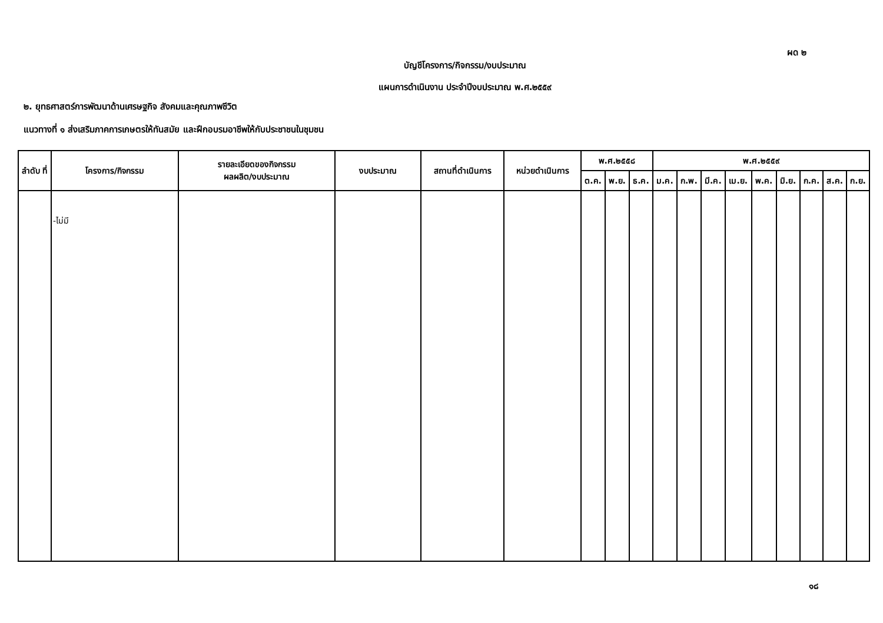ผด ๒
บัญชีโครงการ/กิจกรรม/งบประมาณ
แผนการดำเนินงาน ประจำปีงบประมาณ พ.ศ.๒๕๕๙
๒. ยุทธศาสตร์การพัฒนาด้านเศรษฐกิจ สังคมและคุณภาพชีวิต
แนวทางที่ ๑ ส่งเสริมภาคการเกษตรให้ทันสมัย และฝึกอบรมอาชีพให้กับประชาชนในชุมชน
| ลำดับ ที่ | โครงการ/กิจกรรม | รายละเอียดของกิจกรรม ผลผลิต/งบประมาณ | งบประมาณ | สถานที่ดำเนินการ | หน่วยดำเนินการ | พ.ศ.๒๕๕๘ | | | พ.ศ.๒๕๕๙ | | | | | | | | |
| --- | --- | --- | --- | --- | --- | --- | --- | --- | --- | --- | --- | --- | --- | --- | --- | --- | --- |
| | | | | | | ต.ค. | พ.ย. | ธ.ค. | ม.ค. | ก.พ. | มี.ค. | เม.ย. | พ.ค. | มิ.ย. | ก.ค. | ส.ค. | ก.ย. |
| | -ไม่มี | | | | | | | | | | | | | | | | |
๑๘